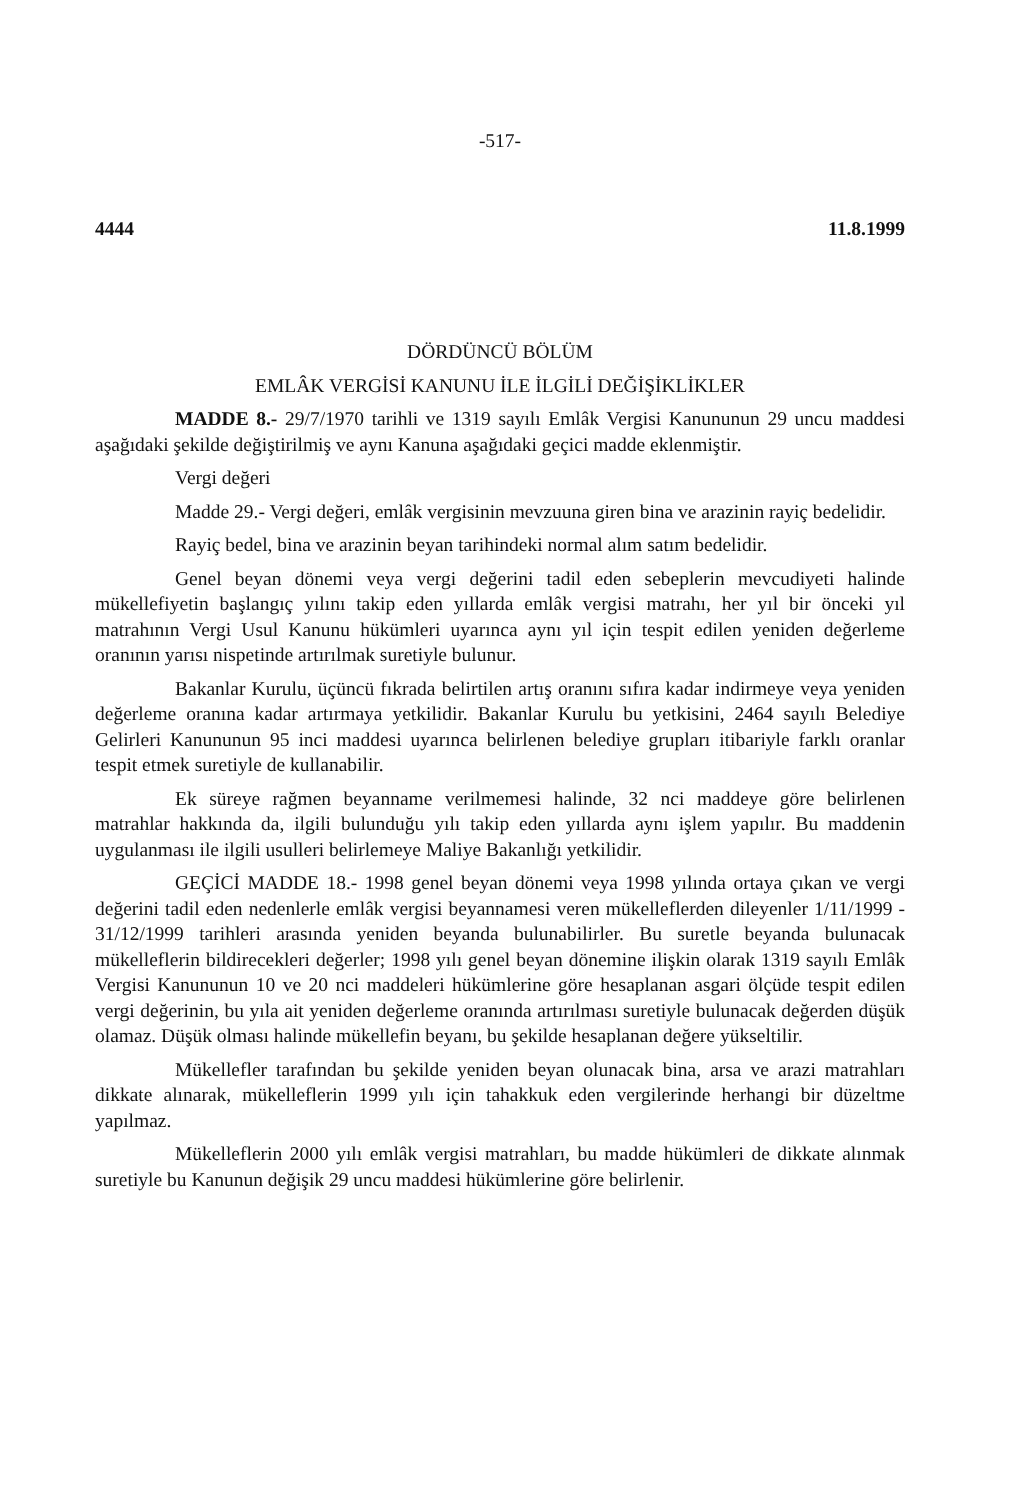-517-
4444 11.8.1999
DÖRDÜNCÜ BÖLÜM
EMLÂK VERGİSİ KANUNU İLE İLGİLİ DEĞİŞİKLİKLER
MADDE 8.- 29/7/1970 tarihli ve 1319 sayılı Emlâk Vergisi Kanununun 29 uncu maddesi aşağıdaki şekilde değiştirilmiş ve aynı Kanuna aşağıdaki geçici madde eklenmiştir.
Vergi değeri
Madde 29.- Vergi değeri, emlâk vergisinin mevzuuna giren bina ve arazinin rayiç bedelidir.
Rayiç bedel, bina ve arazinin beyan tarihindeki normal alım satım bedelidir.
Genel beyan dönemi veya vergi değerini tadil eden sebeplerin mevcudiyeti halinde mükellefiyetin başlangıç yılını takip eden yıllarda emlâk vergisi matrahı, her yıl bir önceki yıl matrahının Vergi Usul Kanunu hükümleri uyarınca aynı yıl için tespit edilen yeniden değerleme oranının yarısı nispetinde artırılmak suretiyle bulunur.
Bakanlar Kurulu, üçüncü fıkrada belirtilen artış oranını sıfıra kadar indirmeye veya yeniden değerleme oranına kadar artırmaya yetkilidir. Bakanlar Kurulu bu yetkisini, 2464 sayılı Belediye Gelirleri Kanununun 95 inci maddesi uyarınca belirlenen belediye grupları itibariyle farklı oranlar tespit etmek suretiyle de kullanabilir.
Ek süreye rağmen beyanname verilmemesi halinde, 32 nci maddeye göre belirlenen matrahlar hakkında da, ilgili bulunduğu yılı takip eden yıllarda aynı işlem yapılır. Bu maddenin uygulanması ile ilgili usulleri belirlemeye Maliye Bakanlığı yetkilidir.
GEÇİCİ MADDE 18.- 1998 genel beyan dönemi veya 1998 yılında ortaya çıkan ve vergi değerini tadil eden nedenlerle emlâk vergisi beyannamesi veren mükelleflerden dileyenler 1/11/1999 - 31/12/1999 tarihleri arasında yeniden beyanda bulunabilirler. Bu suretle beyanda bulunacak mükelleflerin bildirecekleri değerler; 1998 yılı genel beyan dönemine ilişkin olarak 1319 sayılı Emlâk Vergisi Kanununun 10 ve 20 nci maddeleri hükümlerine göre hesaplanan asgari ölçüde tespit edilen vergi değerinin, bu yıla ait yeniden değerleme oranında artırılması suretiyle bulunacak değerden düşük olamaz. Düşük olması halinde mükellefin beyanı, bu şekilde hesaplanan değere yükseltilir.
Mükellefler tarafından bu şekilde yeniden beyan olunacak bina, arsa ve arazi matrahları dikkate alınarak, mükelleflerin 1999 yılı için tahakkuk eden vergilerinde herhangi bir düzeltme yapılmaz.
Mükelleflerin 2000 yılı emlâk vergisi matrahları, bu madde hükümleri de dikkate alınmak suretiyle bu Kanunun değişik 29 uncu maddesi hükümlerine göre belirlenir.